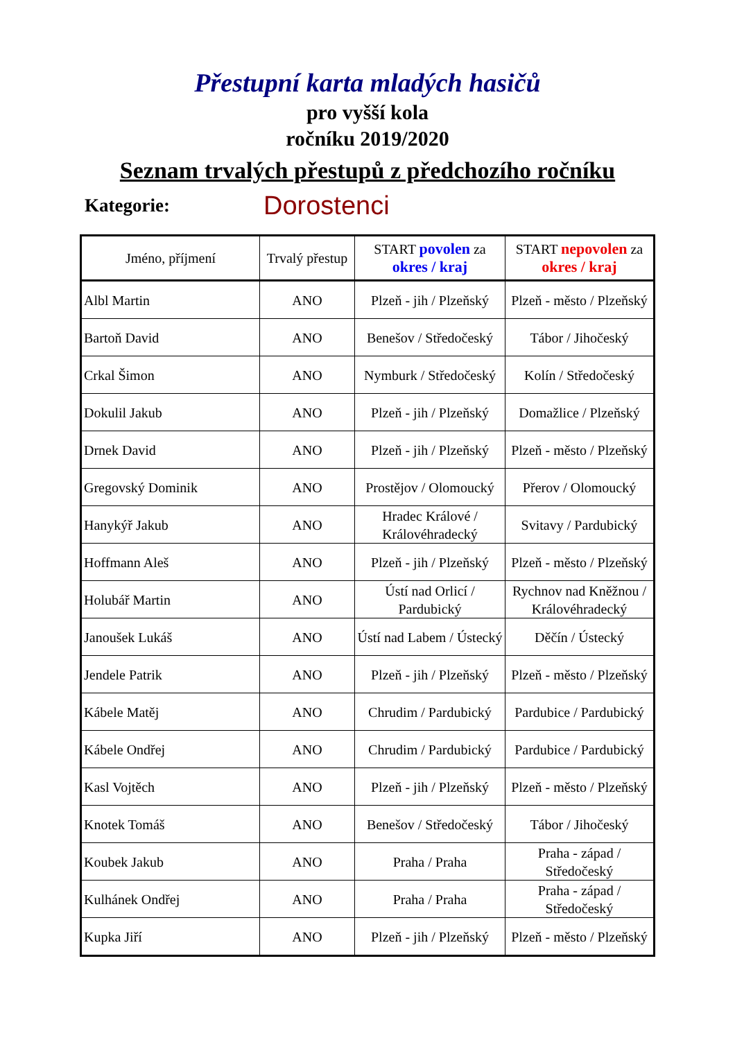Přestupní karta mladých hasičů
pro vyšší kola
ročníku 2019/2020
Seznam trvalých přestupů z předchozího ročníku
Kategorie: Dorostenci
| Jméno, příjmení | Trvalý přestup | START povolen za okres / kraj | START nepovolen za okres / kraj |
| --- | --- | --- | --- |
| Albl Martin | ANO | Plzeň - jih / Plzeňský | Plzeň - město / Plzeňský |
| Bartoň David | ANO | Benešov / Středočeský | Tábor / Jihočeský |
| Crkal Šimon | ANO | Nymburk / Středočeský | Kolín / Středočeský |
| Dokulil Jakub | ANO | Plzeň - jih / Plzeňský | Domažlice / Plzeňský |
| Drnek David | ANO | Plzeň - jih / Plzeňský | Plzeň - město / Plzeňský |
| Gregovský Dominik | ANO | Prostějov / Olomoucký | Přerov / Olomoucký |
| Hanykýř Jakub | ANO | Hradec Králové / Královéhradecký | Svitavy / Pardubický |
| Hoffmann Aleš | ANO | Plzeň - jih / Plzeňský | Plzeň - město / Plzeňský |
| Holubář Martin | ANO | Ústí nad Orlicí / Pardubický | Rychnov nad Kněžnou / Královéhradecký |
| Janoušek Lukáš | ANO | Ústí nad Labem / Ústecký | Děčín / Ústecký |
| Jendele Patrik | ANO | Plzeň - jih / Plzeňský | Plzeň - město / Plzeňský |
| Kábele Matěj | ANO | Chrudim / Pardubický | Pardubice / Pardubický |
| Kábele Ondřej | ANO | Chrudim / Pardubický | Pardubice / Pardubický |
| Kasl Vojtěch | ANO | Plzeň - jih / Plzeňský | Plzeň - město / Plzeňský |
| Knotek Tomáš | ANO | Benešov / Středočeský | Tábor / Jihočeský |
| Koubek Jakub | ANO | Praha / Praha | Praha - západ / Středočeský |
| Kulhánek Ondřej | ANO | Praha / Praha | Praha - západ / Středočeský |
| Kupka Jiří | ANO | Plzeň - jih / Plzeňský | Plzeň - město / Plzeňský |